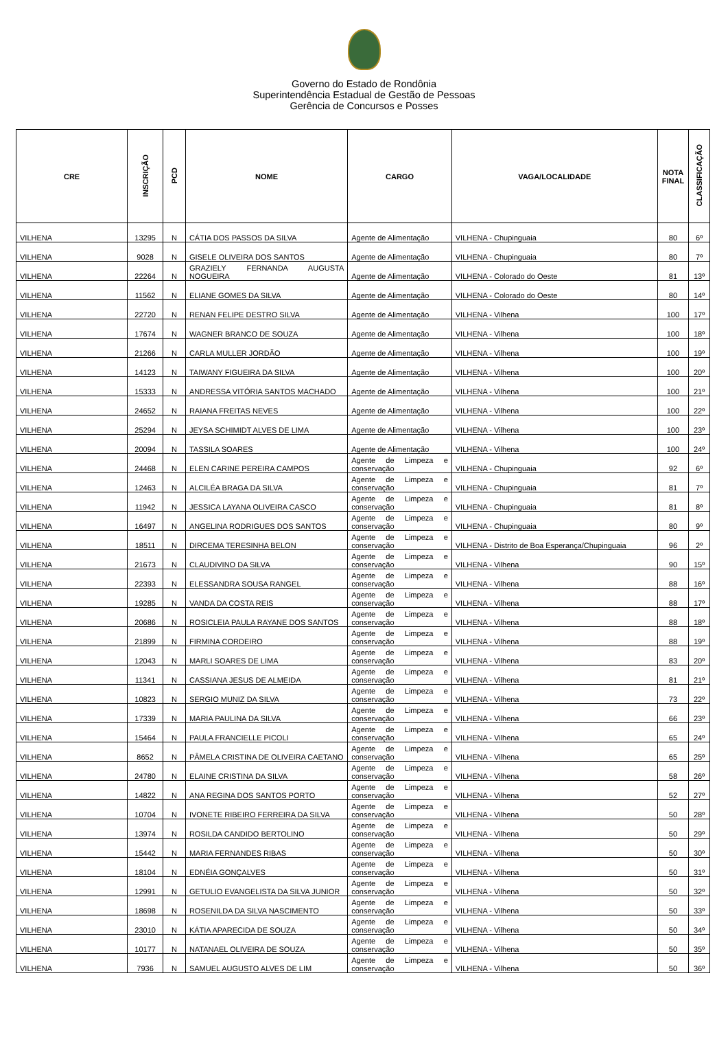Governo do Estado de Rondônia
Superintendência Estadual de Gestão de Pessoas
Gerência de Concursos e Posses
| CRE | INSCRIÇÃO | PCD | NOME | CARGO | VAGA/LOCALIDADE | NOTA FINAL | CLASSIFICAÇÃO |
| --- | --- | --- | --- | --- | --- | --- | --- |
| VILHENA | 13295 | N | CÁTIA DOS PASSOS DA SILVA | Agente de Alimentação | VILHENA - Chupinguaia | 80 | 6º |
| VILHENA | 9028 | N | GISELE OLIVEIRA DOS SANTOS | Agente de Alimentação | VILHENA - Chupinguaia | 80 | 7º |
| VILHENA | 22264 | N | GRAZIELY FERNANDA AUGUSTA NOGUEIRA | Agente de Alimentação | VILHENA - Colorado do Oeste | 81 | 13º |
| VILHENA | 11562 | N | ELIANE GOMES DA SILVA | Agente de Alimentação | VILHENA - Colorado do Oeste | 80 | 14º |
| VILHENA | 22720 | N | RENAN FELIPE DESTRO SILVA | Agente de Alimentação | VILHENA - Vilhena | 100 | 17º |
| VILHENA | 17674 | N | WAGNER BRANCO DE SOUZA | Agente de Alimentação | VILHENA - Vilhena | 100 | 18º |
| VILHENA | 21266 | N | CARLA MULLER JORDÃO | Agente de Alimentação | VILHENA - Vilhena | 100 | 19º |
| VILHENA | 14123 | N | TAIWANY FIGUEIRA DA SILVA | Agente de Alimentação | VILHENA - Vilhena | 100 | 20º |
| VILHENA | 15333 | N | ANDRESSA VITÓRIA SANTOS MACHADO | Agente de Alimentação | VILHENA - Vilhena | 100 | 21º |
| VILHENA | 24652 | N | RAIANA FREITAS NEVES | Agente de Alimentação | VILHENA - Vilhena | 100 | 22º |
| VILHENA | 25294 | N | JEYSA SCHIMIDT ALVES DE LIMA | Agente de Alimentação | VILHENA - Vilhena | 100 | 23º |
| VILHENA | 20094 | N | TASSILA SOARES | Agente de Alimentação | VILHENA - Vilhena | 100 | 24º |
| VILHENA | 24468 | N | ELEN CARINE PEREIRA CAMPOS | Agente de Limpeza e conservação | VILHENA - Chupinguaia | 92 | 6º |
| VILHENA | 12463 | N | ALCILÉA BRAGA DA SILVA | Agente de Limpeza e conservação | VILHENA - Chupinguaia | 81 | 7º |
| VILHENA | 11942 | N | JESSICA LAYANA OLIVEIRA CASCO | Agente de Limpeza e conservação | VILHENA - Chupinguaia | 81 | 8º |
| VILHENA | 16497 | N | ANGELINA RODRIGUES DOS SANTOS | Agente de Limpeza e conservação | VILHENA - Chupinguaia | 80 | 9º |
| VILHENA | 18511 | N | DIRCEMA TERESINHA BELON | Agente de Limpeza e conservação | VILHENA - Distrito de Boa Esperança/Chupinguaia | 96 | 2º |
| VILHENA | 21673 | N | CLAUDIVINO DA SILVA | Agente de Limpeza e conservação | VILHENA - Vilhena | 90 | 15º |
| VILHENA | 22393 | N | ELESSANDRA SOUSA RANGEL | Agente de Limpeza e conservação | VILHENA - Vilhena | 88 | 16º |
| VILHENA | 19285 | N | VANDA DA COSTA REIS | Agente de Limpeza e conservação | VILHENA - Vilhena | 88 | 17º |
| VILHENA | 20686 | N | ROSICLEIA PAULA RAYANE DOS SANTOS | Agente de Limpeza e conservação | VILHENA - Vilhena | 88 | 18º |
| VILHENA | 21899 | N | FIRMINA CORDEIRO | Agente de Limpeza e conservação | VILHENA - Vilhena | 88 | 19º |
| VILHENA | 12043 | N | MARLI SOARES DE LIMA | Agente de Limpeza e conservação | VILHENA - Vilhena | 83 | 20º |
| VILHENA | 11341 | N | CASSIANA JESUS DE ALMEIDA | Agente de Limpeza e conservação | VILHENA - Vilhena | 81 | 21º |
| VILHENA | 10823 | N | SERGIO MUNIZ DA SILVA | Agente de Limpeza e conservação | VILHENA - Vilhena | 73 | 22º |
| VILHENA | 17339 | N | MARIA PAULINA DA SILVA | Agente de Limpeza e conservação | VILHENA - Vilhena | 66 | 23º |
| VILHENA | 15464 | N | PAULA FRANCIELLE PICOLI | Agente de Limpeza e conservação | VILHENA - Vilhena | 65 | 24º |
| VILHENA | 8652 | N | PÂMELA CRISTINA DE OLIVEIRA CAETANO | Agente de Limpeza e conservação | VILHENA - Vilhena | 65 | 25º |
| VILHENA | 24780 | N | ELAINE CRISTINA DA SILVA | Agente de Limpeza e conservação | VILHENA - Vilhena | 58 | 26º |
| VILHENA | 14822 | N | ANA REGINA DOS SANTOS PORTO | Agente de Limpeza e conservação | VILHENA - Vilhena | 52 | 27º |
| VILHENA | 10704 | N | IVONETE RIBEIRO FERREIRA DA SILVA | Agente de Limpeza e conservação | VILHENA - Vilhena | 50 | 28º |
| VILHENA | 13974 | N | ROSILDA CANDIDO BERTOLINO | Agente de Limpeza e conservação | VILHENA - Vilhena | 50 | 29º |
| VILHENA | 15442 | N | MARIA FERNANDES RIBAS | Agente de Limpeza e conservação | VILHENA - Vilhena | 50 | 30º |
| VILHENA | 18104 | N | EDNÉIA GONÇALVES | Agente de Limpeza e conservação | VILHENA - Vilhena | 50 | 31º |
| VILHENA | 12991 | N | GETULIO EVANGELISTA DA SILVA JUNIOR | Agente de Limpeza e conservação | VILHENA - Vilhena | 50 | 32º |
| VILHENA | 18698 | N | ROSENILDA DA SILVA NASCIMENTO | Agente de Limpeza e conservação | VILHENA - Vilhena | 50 | 33º |
| VILHENA | 23010 | N | KÁTIA APARECIDA DE SOUZA | Agente de Limpeza e conservação | VILHENA - Vilhena | 50 | 34º |
| VILHENA | 10177 | N | NATANAEL OLIVEIRA DE SOUZA | Agente de Limpeza e conservação | VILHENA - Vilhena | 50 | 35º |
| VILHENA | 7936 | N | SAMUEL AUGUSTO ALVES DE LIM | Agente de Limpeza e conservação | VILHENA - Vilhena | 50 | 36º |